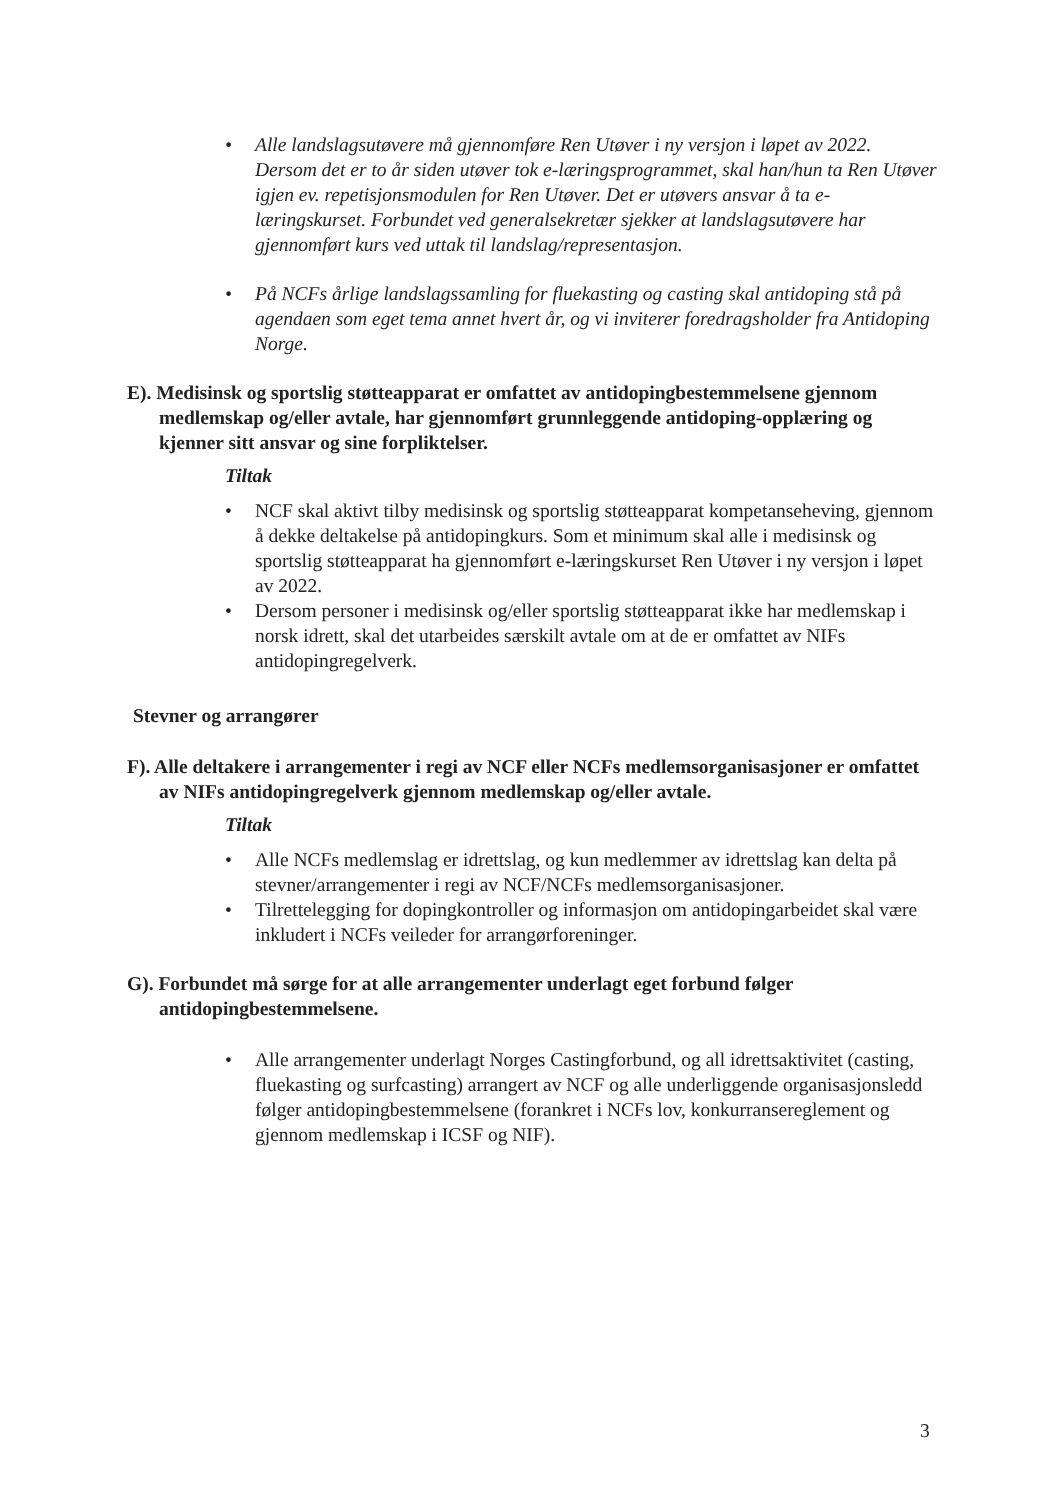• Alle landslagsutøvere må gjennomføre Ren Utøver i ny versjon i løpet av 2022. Dersom det er to år siden utøver tok e-læringsprogrammet, skal han/hun ta Ren Utøver igjen ev. repetisjonsmodulen for Ren Utøver. Det er utøvers ansvar å ta e-læringskurset. Forbundet ved generalsekretær sjekker at landslagsutøvere har gjennomført kurs ved uttak til landslag/representasjon.
• På NCFs årlige landslagssamling for fluekasting og casting skal antidoping stå på agendaen som eget tema annet hvert år, og vi inviterer foredragsholder fra Antidoping Norge.
E). Medisinsk og sportslig støtteapparat er omfattet av antidopingbestemmelsene gjennom medlemskap og/eller avtale, har gjennomført grunnleggende antidoping-opplæring og kjenner sitt ansvar og sine forpliktelser.
Tiltak
• NCF skal aktivt tilby medisinsk og sportslig støtteapparat kompetanseheving, gjennom å dekke deltakelse på antidopingkurs. Som et minimum skal alle i medisinsk og sportslig støtteapparat ha gjennomført e-læringskurset Ren Utøver i ny versjon i løpet av 2022.
• Dersom personer i medisinsk og/eller sportslig støtteapparat ikke har medlemskap i norsk idrett, skal det utarbeides særskilt avtale om at de er omfattet av NIFs antidopingregelverk.
Stevner og arrangører
F). Alle deltakere i arrangementer i regi av NCF eller NCFs medlemsorganisasjoner er omfattet av NIFs antidopingregelverk gjennom medlemskap og/eller avtale.
Tiltak
• Alle NCFs medlemslag er idrettslag, og kun medlemmer av idrettslag kan delta på stevner/arrangementer i regi av NCF/NCFs medlemsorganisasjoner.
• Tilrettelegging for dopingkontroller og informasjon om antidopingarbeidet skal være inkludert i NCFs veileder for arrangørforeninger.
G). Forbundet må sørge for at alle arrangementer underlagt eget forbund følger antidopingbestemmelsene.
• Alle arrangementer underlagt Norges Castingforbund, og all idrettsaktivitet (casting, fluekasting og surfcasting) arrangert av NCF og alle underliggende organisasjonsledd følger antidopingbestemmelsene (forankret i NCFs lov, konkurransereglement og gjennom medlemskap i ICSF og NIF).
3